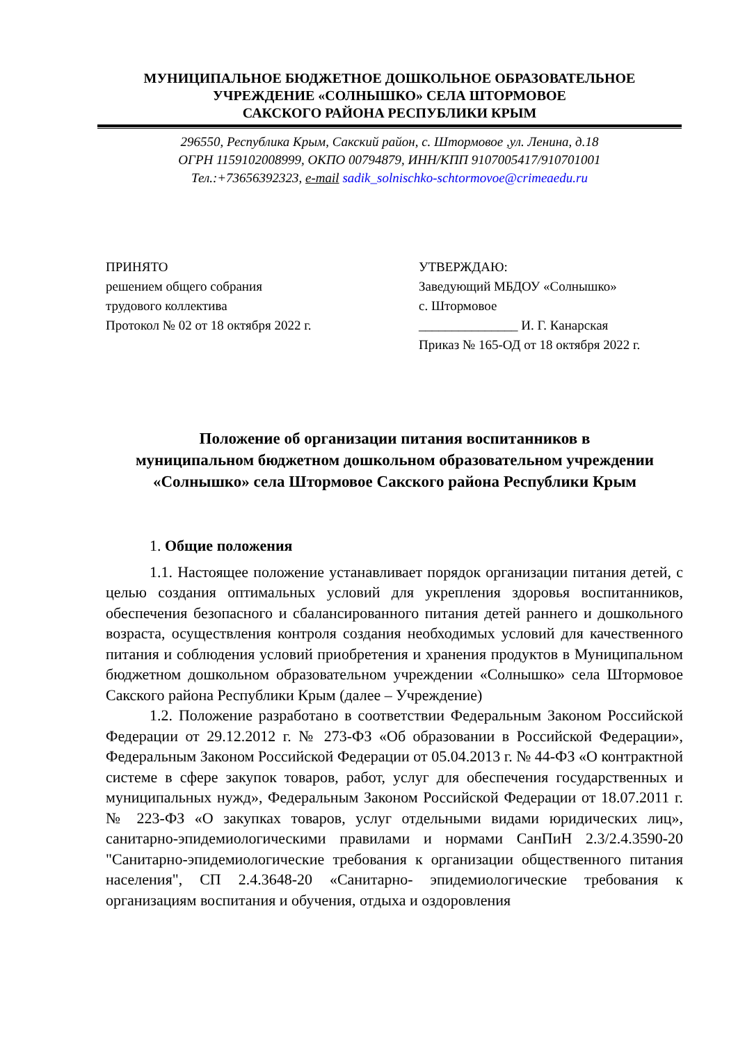МУНИЦИПАЛЬНОЕ БЮДЖЕТНОЕ ДОШКОЛЬНОЕ ОБРАЗОВАТЕЛЬНОЕ
УЧРЕЖДЕНИЕ «СОЛНЫШКО» СЕЛА ШТОРМОВОЕ
САКСКОГО РАЙОНА РЕСПУБЛИКИ КРЫМ
296550, Республика Крым, Сакский район, с. Штормовое ,ул. Ленина, д.18
ОГРН 1159102008999, ОКПО 00794879, ИНН/КПП 9107005417/910701001
Тел.:+73656392323, e-mail sadik_solnischko-schtormovoe@crimeaedu.ru
ПРИНЯТО
решением общего собрания
трудового коллектива
Протокол № 02 от 18 октября 2022 г.
УТВЕРЖДАЮ:
Заведующий МБДОУ «Солнышко»
с. Штормовое
_______________ И. Г. Канарская
Приказ № 165-ОД от 18 октября 2022 г.
Положение об организации питания воспитанников в
муниципальном бюджетном дошкольном образовательном учреждении
«Солнышко» села Штормовое Сакского района Республики Крым
1. Общие положения
1.1. Настоящее положение устанавливает порядок организации питания детей, с целью создания оптимальных условий для укрепления здоровья воспитанников, обеспечения безопасного и сбалансированного питания детей раннего и дошкольного возраста, осуществления контроля создания необходимых условий для качественного питания и соблюдения условий приобретения и хранения продуктов в Муниципальном бюджетном дошкольном образовательном учреждении «Солнышко» села Штормовое Сакского района Республики Крым (далее – Учреждение)
1.2. Положение разработано в соответствии Федеральным Законом Российской Федерации от 29.12.2012 г. № 273-ФЗ «Об образовании в Российской Федерации», Федеральным Законом Российской Федерации от 05.04.2013 г. № 44-ФЗ «О контрактной системе в сфере закупок товаров, работ, услуг для обеспечения государственных и муниципальных нужд», Федеральным Законом Российской Федерации от 18.07.2011 г. № 223-ФЗ «О закупках товаров, услуг отдельными видами юридических лиц», санитарно-эпидемиологическими правилами и нормами СанПиН 2.3/2.4.3590-20 "Санитарно-эпидемиологические требования к организации общественного питания населения", СП 2.4.3648-20 «Санитарно- эпидемиологические требования к организациям воспитания и обучения, отдыха и оздоровления